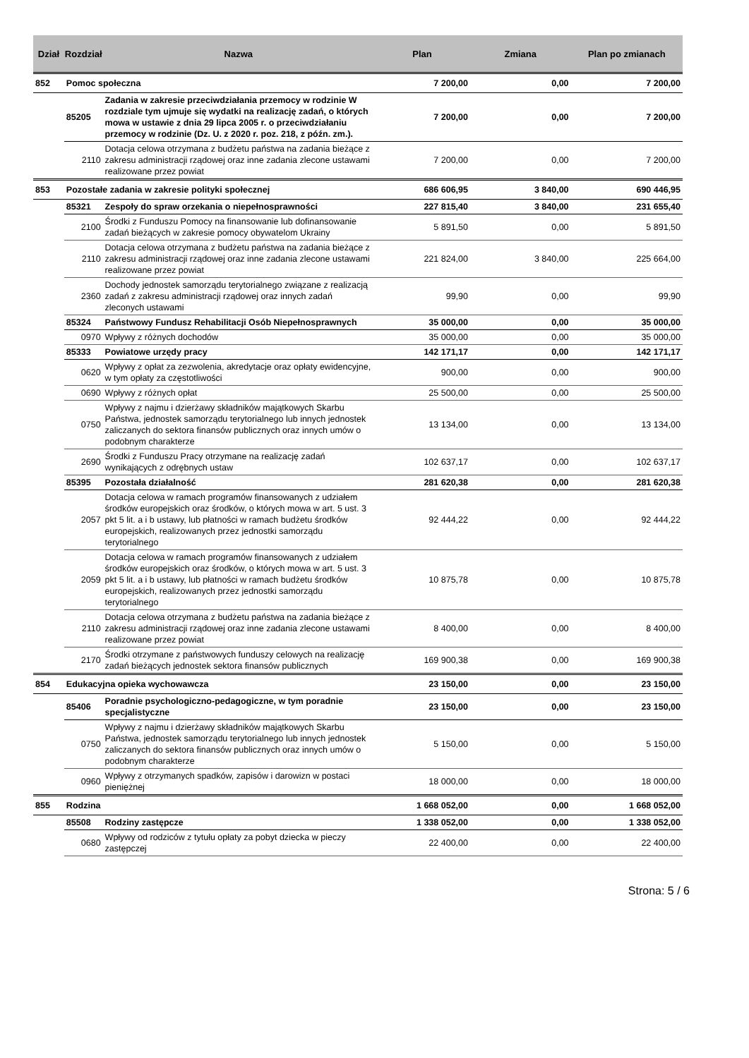| Dział | Rozdział | Nazwa | Plan | Zmiana | Plan po zmianach |
| --- | --- | --- | --- | --- | --- |
| 852 | Pomoc społeczna | | 7 200,00 | 0,00 | 7 200,00 |
| | 85205 | Zadania w zakresie przeciwdziałania przemocy w rodzinie W rozdziale tym ujmuje się wydatki na realizację zadań, o których mowa w ustawie z dnia 29 lipca 2005 r. o przeciwdziałaniu przemocy w rodzinie (Dz. U. z 2020 r. poz. 218, z późn. zm.). | 7 200,00 | 0,00 | 7 200,00 |
| | 2110 | Dotacja celowa otrzymana z budżetu państwa na zadania bieżące z zakresu administracji rządowej oraz inne zadania zlecone ustawami realizowane przez powiat | 7 200,00 | 0,00 | 7 200,00 |
| 853 | Pozostałe zadania w zakresie polityki społecznej | | 686 606,95 | 3 840,00 | 690 446,95 |
| | 85321 | Zespoły do spraw orzekania o niepełnosprawności | 227 815,40 | 3 840,00 | 231 655,40 |
| | 2100 | Środki z Funduszu Pomocy na finansowanie lub dofinansowanie zadań bieżących w zakresie pomocy obywatelom Ukrainy | 5 891,50 | 0,00 | 5 891,50 |
| | 2110 | Dotacja celowa otrzymana z budżetu państwa na zadania bieżące z zakresu administracji rządowej oraz inne zadania zlecone ustawami realizowane przez powiat | 221 824,00 | 3 840,00 | 225 664,00 |
| | 2360 | Dochody jednostek samorządu terytorialnego związane z realizacją zadań z zakresu administracji rządowej oraz innych zadań zleconych ustawami | 99,90 | 0,00 | 99,90 |
| | 85324 | Państwowy Fundusz Rehabilitacji Osób Niepełnosprawnych | 35 000,00 | 0,00 | 35 000,00 |
| | 0970 | Wpływy z różnych dochodów | 35 000,00 | 0,00 | 35 000,00 |
| | 85333 | Powiatowe urzędy pracy | 142 171,17 | 0,00 | 142 171,17 |
| | 0620 | Wpływy z opłat za zezwolenia, akredytacje oraz opłaty ewidencyjne, w tym opłaty za częstotliwości | 900,00 | 0,00 | 900,00 |
| | 0690 | Wpływy z różnych opłat | 25 500,00 | 0,00 | 25 500,00 |
| | 0750 | Wpływy z najmu i dzierżawy składników majątkowych Skarbu Państwa, jednostek samorządu terytorialnego lub innych jednostek zaliczanych do sektora finansów publicznych oraz innych umów o podobnym charakterze | 13 134,00 | 0,00 | 13 134,00 |
| | 2690 | Środki z Funduszu Pracy otrzymane na realizację zadań wynikających z odrębnych ustaw | 102 637,17 | 0,00 | 102 637,17 |
| | 85395 | Pozostała działalność | 281 620,38 | 0,00 | 281 620,38 |
| | 2057 | Dotacja celowa w ramach programów finansowanych z udziałem środków europejskich oraz środków, o których mowa w art. 5 ust. 3 pkt 5 lit. a i b ustawy, lub płatności w ramach budżetu środków europejskich, realizowanych przez jednostki samorządu terytorialnego | 92 444,22 | 0,00 | 92 444,22 |
| | 2059 | Dotacja celowa w ramach programów finansowanych z udziałem środków europejskich oraz środków, o których mowa w art. 5 ust. 3 pkt 5 lit. a i b ustawy, lub płatności w ramach budżetu środków europejskich, realizowanych przez jednostki samorządu terytorialnego | 10 875,78 | 0,00 | 10 875,78 |
| | 2110 | Dotacja celowa otrzymana z budżetu państwa na zadania bieżące z zakresu administracji rządowej oraz inne zadania zlecone ustawami realizowane przez powiat | 8 400,00 | 0,00 | 8 400,00 |
| | 2170 | Środki otrzymane z państwowych funduszy celowych na realizację zadań bieżących jednostek sektora finansów publicznych | 169 900,38 | 0,00 | 169 900,38 |
| 854 | Edukacyjna opieka wychowawcza | | 23 150,00 | 0,00 | 23 150,00 |
| | 85406 | Poradnie psychologiczno-pedagogiczne, w tym poradnie specjalistyczne | 23 150,00 | 0,00 | 23 150,00 |
| | 0750 | Wpływy z najmu i dzierżawy składników majątkowych Skarbu Państwa, jednostek samorządu terytorialnego lub innych jednostek zaliczanych do sektora finansów publicznych oraz innych umów o podobnym charakterze | 5 150,00 | 0,00 | 5 150,00 |
| | 0960 | Wpływy z otrzymanych spadków, zapisów i darowizn w postaci pieniężnej | 18 000,00 | 0,00 | 18 000,00 |
| 855 | Rodzina | | 1 668 052,00 | 0,00 | 1 668 052,00 |
| | 85508 | Rodziny zastępcze | 1 338 052,00 | 0,00 | 1 338 052,00 |
| | 0680 | Wpływy od rodziców z tytułu opłaty za pobyt dziecka w pieczy zastępczej | 22 400,00 | 0,00 | 22 400,00 |
Strona: 5 / 6